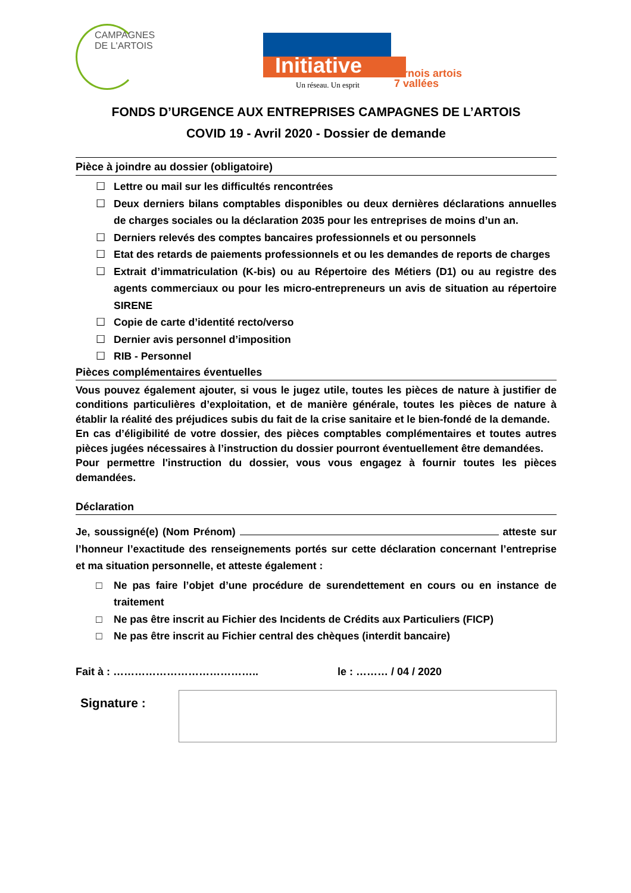CAMPAGNES
DE L'ARTOIS
Initiative
Un réseau. Un esprit
ternois artois
7 vallées
FONDS D’URGENCE AUX ENTREPRISES CAMPAGNES DE L’ARTOIS
COVID 19 - Avril 2020 - Dossier de demande
Pièce à joindre au dossier (obligatoire)
☐ Lettre ou mail sur les difficultés rencontrées
☐ Deux derniers bilans comptables disponibles ou deux dernières déclarations annuelles de charges sociales ou la déclaration 2035 pour les entreprises de moins d’un an.
☐ Derniers relevés des comptes bancaires professionnels et ou personnels
☐ Etat des retards de paiements professionnels et ou les demandes de reports de charges
☐ Extrait d’immatriculation (K-bis) ou au Répertoire des Métiers (D1) ou au registre des agents commerciaux ou pour les micro-entrepreneurs un avis de situation au répertoire SIRENE
☐ Copie de carte d’identité recto/verso
☐ Dernier avis personnel d’imposition
☐ RIB - Personnel
Pièces complémentaires éventuelles
Vous pouvez également ajouter, si vous le jugez utile, toutes les pièces de nature à justifier de conditions particulières d’exploitation, et de manière générale, toutes les pièces de nature à établir la réalité des préjudices subis du fait de la crise sanitaire et le bien-fondé de la demande.
En cas d’éligibilité de votre dossier, des pièces comptables complémentaires et toutes autres pièces jugées nécessaires à l’instruction du dossier pourront éventuellement être demandées.
Pour permettre l'instruction du dossier, vous vous engagez à fournir toutes les pièces demandées.
Déclaration
Je, soussigné(e) (Nom Prénom) atteste sur l’honneur l’exactitude des renseignements portés sur cette déclaration concernant l’entreprise et ma situation personnelle, et atteste également :
□ Ne pas faire l’objet d’une procédure de surendettement en cours ou en instance de traitement
□ Ne pas être inscrit au Fichier des Incidents de Crédits aux Particuliers (FICP)
□ Ne pas être inscrit au Fichier central des chèques (interdit bancaire)
Fait à : ………………………………….. le : ……… / 04 / 2020
Signature :